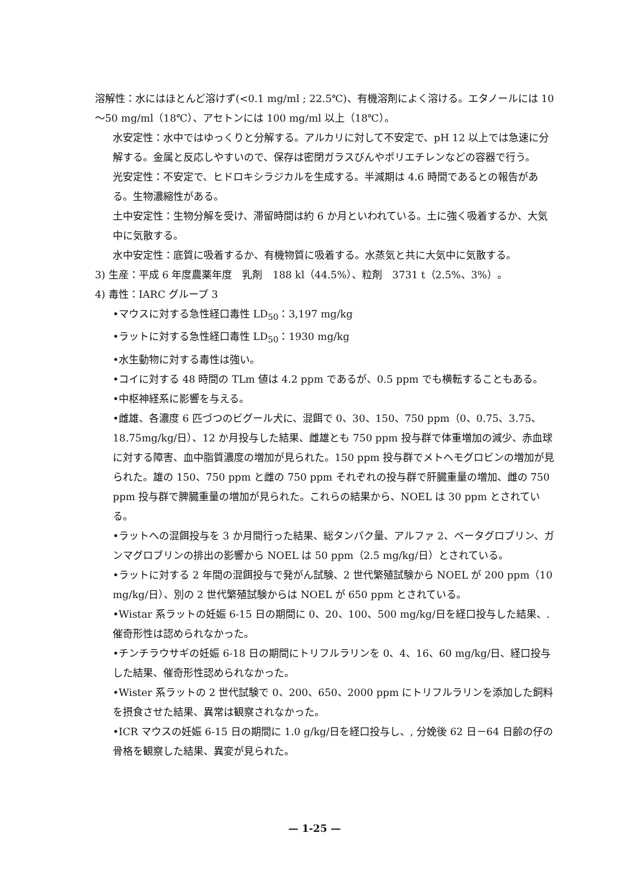溶解性：水にはほとんど溶けず(<0.1 mg/ml ; 22.5℃)、有機溶剤によく溶ける。エタノールには 10～50 mg/ml（18℃）、アセトンには 100 mg/ml 以上（18℃）。
水安定性：水中ではゆっくりと分解する。アルカリに対して不安定で、pH 12 以上では急速に分解する。金属と反応しやすいので、保存は密閉ガラスびんやポリエチレンなどの容器で行う。
光安定性：不安定で、ヒドロキシラジカルを生成する。半減期は 4.6 時間であるとの報告がある。生物濃縮性がある。
土中安定性：生物分解を受け、滞留時間は約 6 か月といわれている。土に強く吸着するか、大気中に気散する。
水中安定性：底質に吸着するか、有機物質に吸着する。水蒸気と共に大気中に気散する。
3) 生産：平成 6 年度農薬年度　乳剤　188 kl（44.5%）、粒剤　3731 t（2.5%、3%）。
4) 毒性：IARC グループ 3
•マウスに対する急性経口毒性 LD<sub>50</sub>：3,197 mg/kg
•ラットに対する急性経口毒性 LD<sub>50</sub>：1930 mg/kg
•水生動物に対する毒性は強い。
•コイに対する 48 時間の TLm 値は 4.2 ppm であるが、0.5 ppm でも横転することもある。
•中枢神経系に影響を与える。
•雌雄、各濃度 6 匹づつのビグール犬に、混餌で 0、30、150、750 ppm（0、0.75、3.75、18.75mg/kg/日）、12 か月投与した結果、雌雄とも 750 ppm 投与群で体重増加の減少、赤血球に対する障害、血中脂質濃度の増加が見られた。150 ppm 投与群でメトヘモグロビンの増加が見られた。雄の 150、750 ppm と雌の 750 ppm それぞれの投与群で肝臓重量の増加、雌の 750 ppm 投与群で脾臓重量の増加が見られた。これらの結果から、NOEL は 30 ppm とされている。
•ラットへの混餌投与を 3 か月間行った結果、総タンパク量、アルファ 2、ベータグロブリン、ガンマグロブリンの排出の影響から NOEL は 50 ppm（2.5 mg/kg/日）とされている。
•ラットに対する 2 年間の混餌投与で発がん試験、2 世代繁殖試験から NOEL が 200 ppm（10 mg/kg/日）、別の 2 世代繁殖試験からは NOEL が 650 ppm とされている。
•Wistar 系ラットの妊娠 6-15 日の期間に 0、20、100、500 mg/kg/日を経口投与した結果、. 催奇形性は認められなかった。
•チンチラウサギの妊娠 6-18 日の期間にトリフルラリンを 0、4、16、60 mg/kg/日、経口投与した結果、催奇形性認められなかった。
•Wister 系ラットの 2 世代試験で 0、200、650、2000 ppm にトリフルラリンを添加した飼料を摂食させた結果、異常は観察されなかった。
•ICR マウスの妊娠 6-15 日の期間に 1.0 g/kg/日を経口投与し、, 分娩後 62 日－64 日齢の仔の骨格を観察した結果、異変が見られた。
— 1-25 —